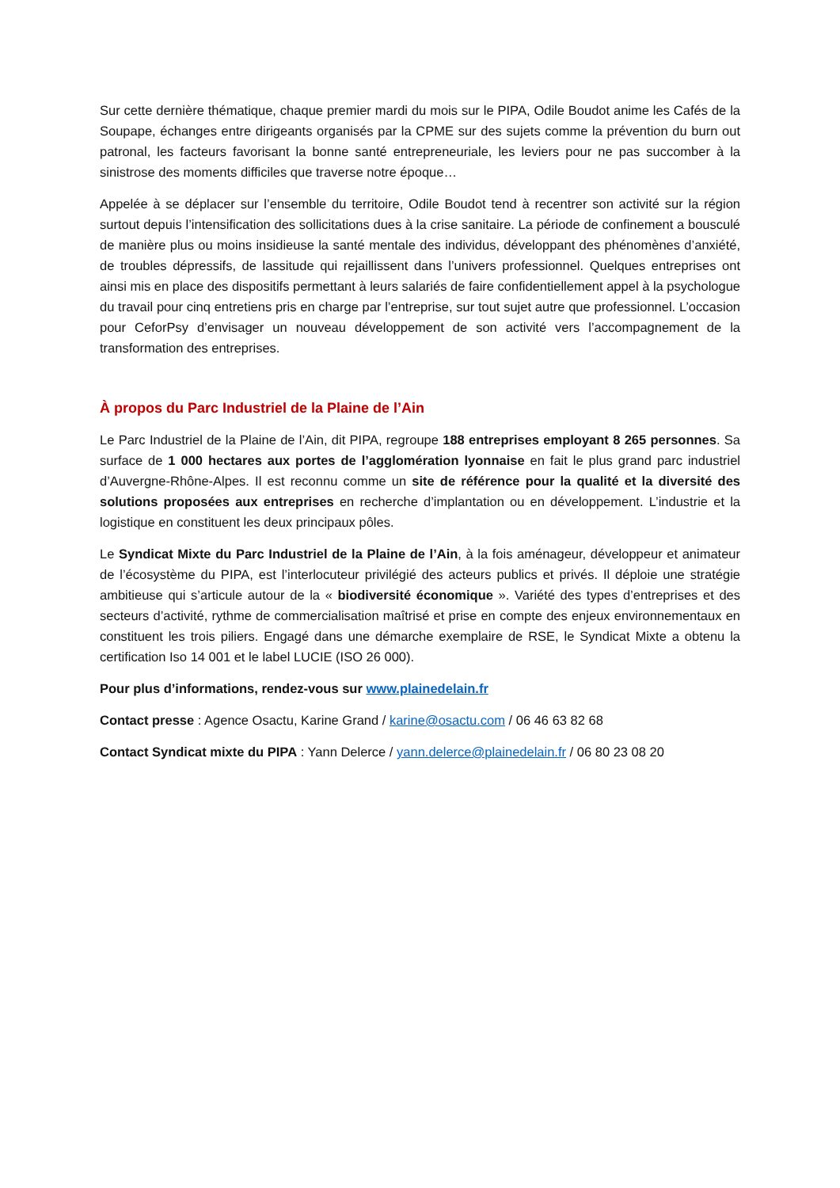Sur cette dernière thématique, chaque premier mardi du mois sur le PIPA, Odile Boudot anime les Cafés de la Soupape, échanges entre dirigeants organisés par la CPME sur des sujets comme la prévention du burn out patronal, les facteurs favorisant la bonne santé entrepreneuriale, les leviers pour ne pas succomber à la sinistrose des moments difficiles que traverse notre époque…
Appelée à se déplacer sur l’ensemble du territoire, Odile Boudot tend à recentrer son activité sur la région surtout depuis l’intensification des sollicitations dues à la crise sanitaire. La période de confinement a bousculé de manière plus ou moins insidieuse la santé mentale des individus, développant des phénomènes d’anxiété, de troubles dépressifs, de lassitude qui rejaillissent dans l’univers professionnel. Quelques entreprises ont ainsi mis en place des dispositifs permettant à leurs salariés de faire confidentiellement appel à la psychologue du travail pour cinq entretiens pris en charge par l’entreprise, sur tout sujet autre que professionnel. L’occasion pour CeforPsy d’envisager un nouveau développement de son activité vers l’accompagnement de la transformation des entreprises.
À propos du Parc Industriel de la Plaine de l’Ain
Le Parc Industriel de la Plaine de l’Ain, dit PIPA, regroupe 188 entreprises employant 8 265 personnes. Sa surface de 1 000 hectares aux portes de l’agglomération lyonnaise en fait le plus grand parc industriel d’Auvergne-Rhône-Alpes. Il est reconnu comme un site de référence pour la qualité et la diversité des solutions proposées aux entreprises en recherche d’implantation ou en développement. L’industrie et la logistique en constituent les deux principaux pôles.
Le Syndicat Mixte du Parc Industriel de la Plaine de l’Ain, à la fois aménageur, développeur et animateur de l’écosystème du PIPA, est l’interlocuteur privilégié des acteurs publics et privés. Il déploie une stratégie ambitieuse qui s’articule autour de la « biodiversité économique ». Variété des types d’entreprises et des secteurs d’activité, rythme de commercialisation maîtrisé et prise en compte des enjeux environnementaux en constituent les trois piliers. Engagé dans une démarche exemplaire de RSE, le Syndicat Mixte a obtenu la certification Iso 14 001 et le label LUCIE (ISO 26 000).
Pour plus d’informations, rendez-vous sur www.plainedelain.fr
Contact presse : Agence Osactu, Karine Grand / karine@osactu.com / 06 46 63 82 68
Contact Syndicat mixte du PIPA : Yann Delerce / yann.delerce@plainedelain.fr / 06 80 23 08 20